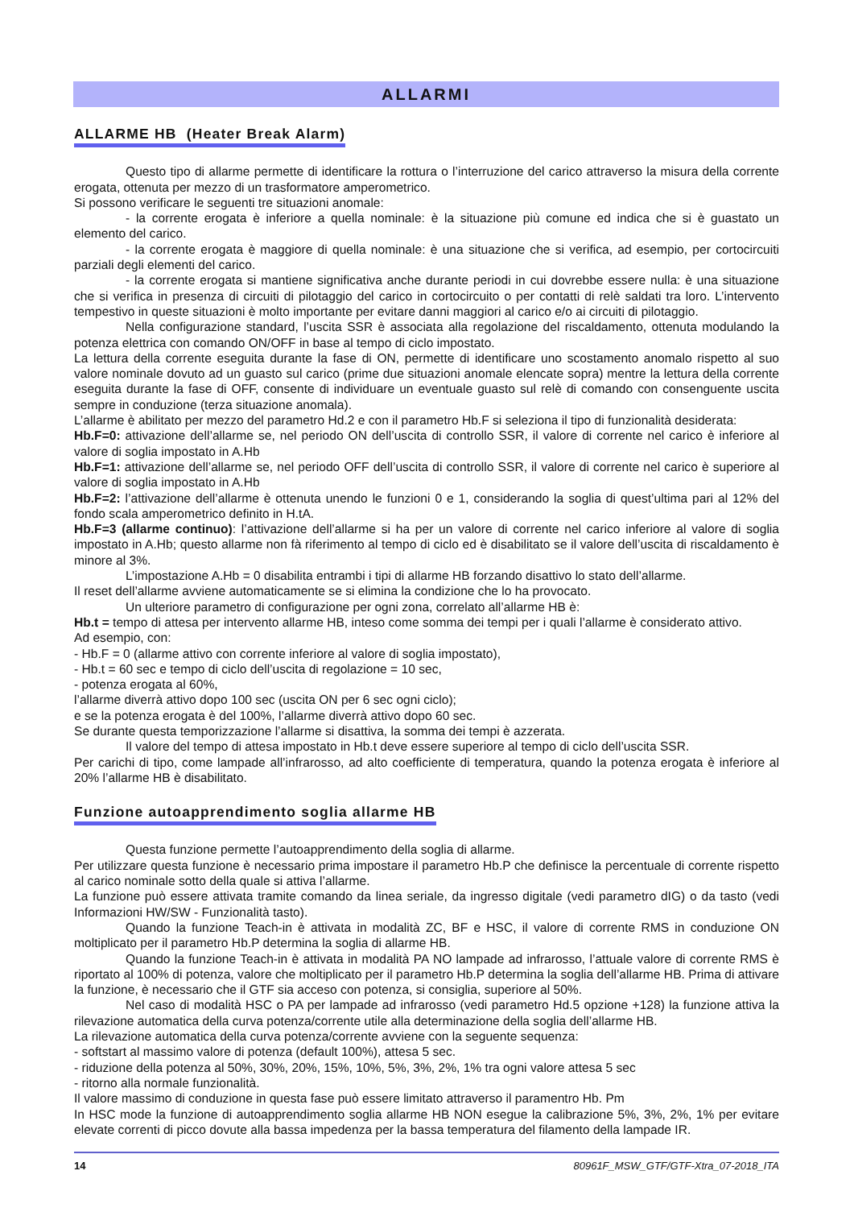ALLARMI
ALLARME HB (Heater Break Alarm)
Questo tipo di allarme permette di identificare la rottura o l’interruzione del carico attraverso la misura della corrente erogata, ottenuta per mezzo di un trasformatore amperometrico.
Si possono verificare le seguenti tre situazioni anomale:
- la corrente erogata è inferiore a quella nominale: è la situazione più comune ed indica che si è guastato un elemento del carico.
- la corrente erogata è maggiore di quella nominale: è una situazione che si verifica, ad esempio, per cortocircuiti parziali degli elementi del carico.
- la corrente erogata si mantiene significativa anche durante periodi in cui dovrebbe essere nulla: è una situazione che si verifica in presenza di circuiti di pilotaggio del carico in cortocircuito o per contatti di relè saldati tra loro. L’intervento tempestivo in queste situazioni è molto importante per evitare danni maggiori al carico e/o ai circuiti di pilotaggio.
Nella configurazione standard, l’uscita SSR è associata alla regolazione del riscaldamento, ottenuta modulando la potenza elettrica con comando ON/OFF in base al tempo di ciclo impostato.
La lettura della corrente eseguita durante la fase di ON, permette di identificare uno scostamento anomalo rispetto al suo valore nominale dovuto ad un guasto sul carico (prime due situazioni anomale elencate sopra) mentre la lettura della corrente eseguita durante la fase di OFF, consente di individuare un eventuale guasto sul relè di comando con consenguente uscita sempre in conduzione (terza situazione anomala).
L’allarme è abilitato per mezzo del parametro Hd.2 e con il parametro Hb.F si seleziona il tipo di funzionalità desiderata:
Hb.F=0: attivazione dell’allarme se, nel periodo ON dell’uscita di controllo SSR, il valore di corrente nel carico è inferiore al valore di soglia impostato in A.Hb
Hb.F=1: attivazione dell’allarme se, nel periodo OFF dell’uscita di controllo SSR, il valore di corrente nel carico è superiore al valore di soglia impostato in A.Hb
Hb.F=2: l’attivazione dell’allarme è ottenuta unendo le funzioni 0 e 1, considerando la soglia di quest’ultima pari al 12% del fondo scala amperometrico definito in H.tA.
Hb.F=3 (allarme continuo): l’attivazione dell’allarme si ha per un valore di corrente nel carico inferiore al valore di soglia impostato in A.Hb; questo allarme non fà riferimento al tempo di ciclo ed è disabilitato se il valore dell’uscita di riscaldamento è minore al 3%.
L’impostazione A.Hb = 0 disabilita entrambi i tipi di allarme HB forzando disattivo lo stato dell’allarme.
Il reset dell’allarme avviene automaticamente se si elimina la condizione che lo ha provocato.
Un ulteriore parametro di configurazione per ogni zona, correlato all’allarme HB è:
Hb.t = tempo di attesa per intervento allarme HB, inteso come somma dei tempi per i quali l’allarme è considerato attivo.
Ad esempio, con:
- Hb.F = 0 (allarme attivo con corrente inferiore al valore di soglia impostato),
- Hb.t = 60 sec e tempo di ciclo dell’uscita di regolazione = 10 sec,
- potenza erogata al 60%,
l’allarme diverrà attivo dopo 100 sec (uscita ON per 6 sec ogni ciclo);
e se la potenza erogata è del 100%, l’allarme diverrà attivo dopo 60 sec.
Se durante questa temporizzazione l’allarme si disattiva, la somma dei tempi è azzerata.
Il valore del tempo di attesa impostato in Hb.t deve essere superiore al tempo di ciclo dell’uscita SSR.
Per carichi di tipo, come lampade all’infrarosso, ad alto coefficiente di temperatura, quando la potenza erogata è inferiore al 20% l’allarme HB è disabilitato.
Funzione autoapprendimento soglia allarme HB
Questa funzione permette l’autoapprendimento della soglia di allarme.
Per utilizzare questa funzione è necessario prima impostare il parametro Hb.P che definisce la percentuale di corrente rispetto al carico nominale sotto della quale si attiva l’allarme.
La funzione può essere attivata tramite comando da linea seriale, da ingresso digitale (vedi parametro dIG) o da tasto (vedi Informazioni HW/SW - Funzionalità tasto).
Quando la funzione Teach-in è attivata in modalità ZC, BF e HSC, il valore di corrente RMS in conduzione ON moltiplicato per il parametro Hb.P determina la soglia di allarme HB.
Quando la funzione Teach-in è attivata in modalità PA NO lampade ad infrarosso, l’attuale valore di corrente RMS è riportato al 100% di potenza, valore che moltiplicato per il parametro Hb.P determina la soglia dell’allarme HB. Prima di attivare la funzione, è necessario che il GTF sia acceso con potenza, si consiglia, superiore al 50%.
Nel caso di modalità HSC o PA per lampade ad infrarosso (vedi parametro Hd.5 opzione +128) la funzione attiva la rilevazione automatica della curva potenza/corrente utile alla determinazione della soglia dell’allarme HB.
La rilevazione automatica della curva potenza/corrente avviene con la seguente sequenza:
- softstart al massimo valore di potenza (default 100%), attesa 5 sec.
- riduzione della potenza al 50%, 30%, 20%, 15%, 10%, 5%, 3%, 2%, 1% tra ogni valore attesa 5 sec
- ritorno alla normale funzionalità.
Il valore massimo di conduzione in questa fase può essere limitato attraverso il paramentro Hb. Pm
In HSC mode la funzione di autoapprendimento soglia allarme HB NON esegue la calibrazione 5%, 3%, 2%, 1% per evitare elevate correnti di picco dovute alla bassa impedenza per la bassa temperatura del filamento della lampade IR.
14 80961F_MSW_GTF/GTF-Xtra_07-2018_ITA